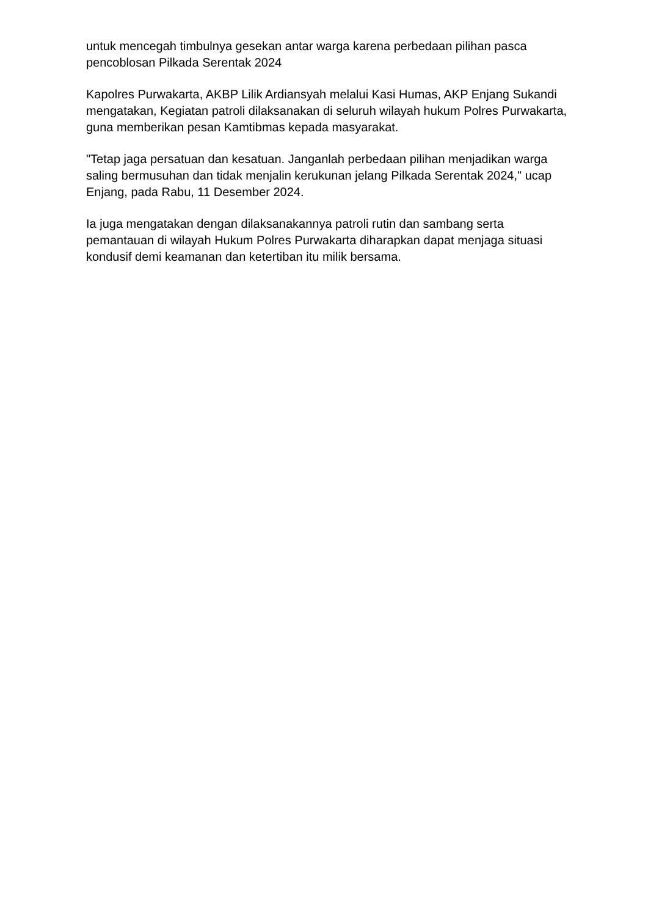untuk mencegah timbulnya gesekan antar warga karena perbedaan pilihan pasca pencoblosan Pilkada Serentak 2024
Kapolres Purwakarta, AKBP Lilik Ardiansyah melalui Kasi Humas, AKP Enjang Sukandi mengatakan, Kegiatan patroli dilaksanakan di seluruh wilayah hukum Polres Purwakarta, guna memberikan pesan Kamtibmas kepada masyarakat.
"Tetap jaga persatuan dan kesatuan. Janganlah perbedaan pilihan menjadikan warga saling bermusuhan dan tidak menjalin kerukunan jelang Pilkada Serentak 2024," ucap Enjang, pada Rabu, 11 Desember 2024.
Ia juga mengatakan dengan dilaksanakannya patroli rutin dan sambang serta pemantauan di wilayah Hukum Polres Purwakarta diharapkan dapat menjaga situasi kondusif demi keamanan dan ketertiban itu milik bersama.